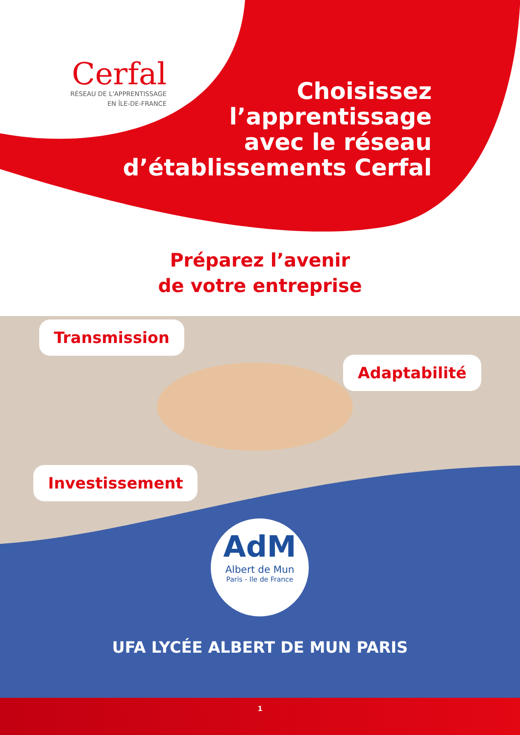Cerfal
RÉSEAU DE L'APPRENTISSAGE
EN ÎLE-DE-FRANCE
Choisissez
l’apprentissage
avec le réseau
d’établissements Cerfal
Préparez l’avenir
de votre entreprise
Transmission
Adaptabilité
Investissement
AdM
Albert de Mun
Paris - Ile de France
UFA LYCÉE ALBERT DE MUN PARIS
1